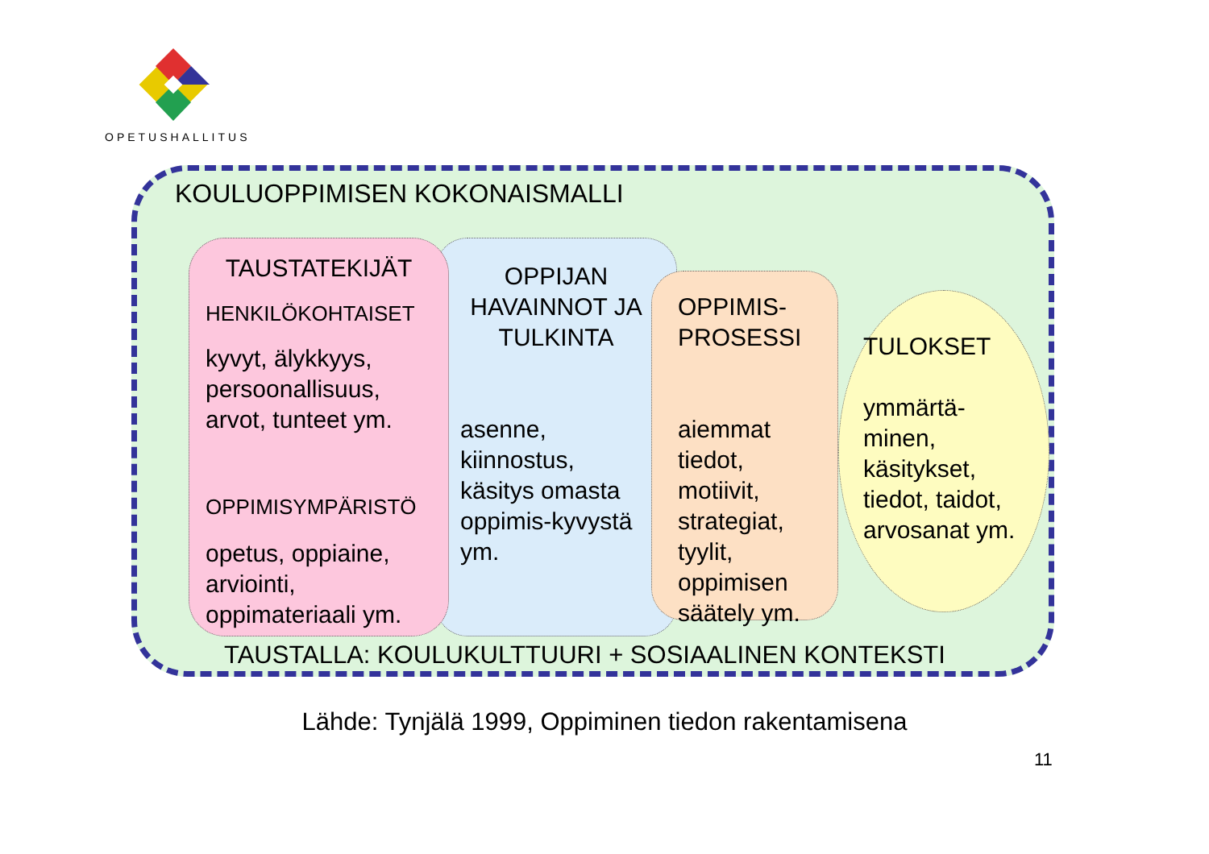OPETUSHALLITUS
KOULUOPPIMISEN KOKONAISMALLI
OPPIJAN HAVAINNOT JA TULKINTA
asenne, kiinnostus, käsitys omasta oppimis-kyvystä ym.
TULOKSET
ymmärtä-minen, käsitykset, tiedot, taidot, arvosanat ym.
TAUSTATEKIJÄT
HENKILÖKOHTAISET
kyvyt, älykkyys, persoonallisuus, arvot, tunteet ym.
OPPIMISYMPÄRISTÖ
opetus, oppiaine, arviointi, oppimateriaali ym.
OPPIMIS-PROSESSI
aiemmat tiedot, motiivit, strategiat, tyylit, oppimisen säätely ym.
TAUSTALLA: KOULUKULTTUURI + SOSIAALINEN KONTEKSTI
Lähde: Tynjälä 1999, Oppiminen tiedon rakentamisena
11